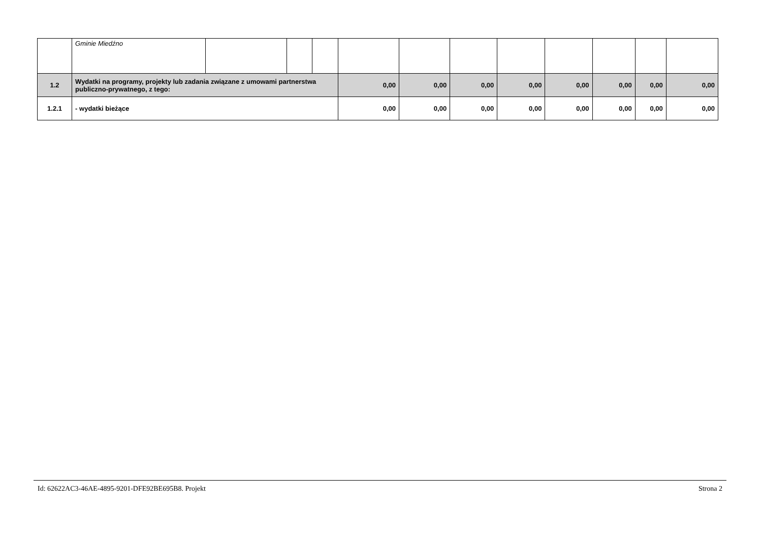| | Gminie Miedźno | | | | | | | | | | | |
| 1.2 | Wydatki na programy, projekty lub zadania związane z umowami partnerstwa publiczno-prywatnego, z tego: | | | | 0,00 | 0,00 | 0,00 | 0,00 | 0,00 | 0,00 | 0,00 | 0,00 |
| 1.2.1 | - wydatki bieżące | | | | 0,00 | 0,00 | 0,00 | 0,00 | 0,00 | 0,00 | 0,00 | 0,00 |
Id: 62622AC3-46AE-4895-9201-DFE92BE695B8. Projekt Strona 2